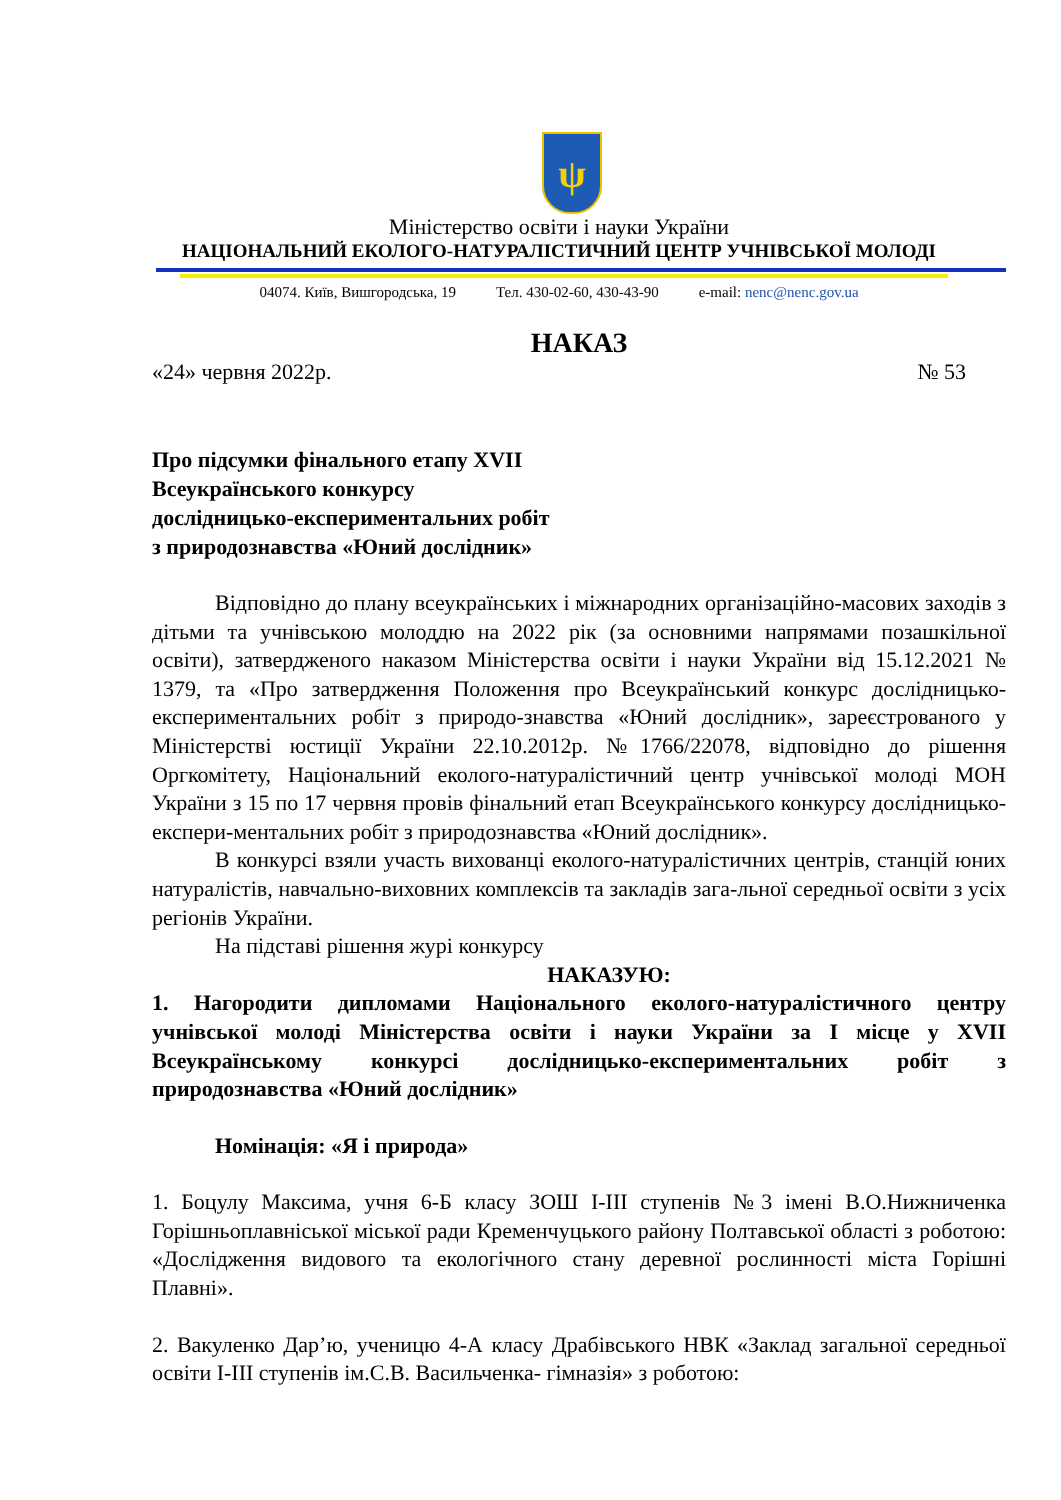ψ
Міністерство освіти і науки України
НАЦІОНАЛЬНИЙ ЕКОЛОГО-НАТУРАЛІСТИЧНИЙ ЦЕНТР УЧНІВСЬКОЇ МОЛОДІ
04074. Київ, Вишгородська, 19 Тел. 430-02-60, 430-43-90 e-mail: nenc@nenc.gov.ua
НАКАЗ
«24» червня 2022р. № 53
Про підсумки фінального етапу XVII
Всеукраїнського конкурсу
дослідницько-експериментальних робіт
з природознавства «Юний дослідник»
Відповідно до плану всеукраїнських і міжнародних організаційно-масових заходів з дітьми та учнівською молоддю на 2022 рік (за основними напрямами позашкільної освіти), затвердженого наказом Міністерства освіти і науки України від 15.12.2021 № 1379, та «Про затвердження Положення про Всеукраїнський конкурс дослідницько-експериментальних робіт з природо-знавства «Юний дослідник», зареєстрованого у Міністерстві юстиції України 22.10.2012р. №1766/22078, відповідно до рішення Оргкомітету, Національний еколого-натуралістичний центр учнівської молоді МОН України з 15 по 17 червня провів фінальний етап Всеукраїнського конкурсу дослідницько-експери-ментальних робіт з природознавства «Юний дослідник».
В конкурсі взяли участь вихованці еколого-натуралістичних центрів, станцій юних натуралістів, навчально-виховних комплексів та закладів зага-льної середньої освіти з усіх регіонів України.
На підставі рішення журі конкурсу
НАКАЗУЮ:
1. Нагородити дипломами Національного еколого-натуралістичного центру учнівської молоді Міністерства освіти і науки України за I місце у XVII Всеукраїнському конкурсі дослідницько-експериментальних робіт з природознавства «Юний дослідник»
Номінація: «Я і природа»
1. Боцулу Максима, учня 6-Б класу ЗОШ I-III ступенів №3 імені В.О.Нижниченка Горішньоплавніської міської ради Кременчуцького району Полтавської області з роботою: «Дослідження видового та екологічного стану деревної рослинності міста Горішні Плавні».
2. Вакуленко Дар’ю, ученицю 4-А класу Драбівського НВК «Заклад загальної середньої освіти I-III ступенів ім.С.В. Васильченка- гімназія» з роботою: